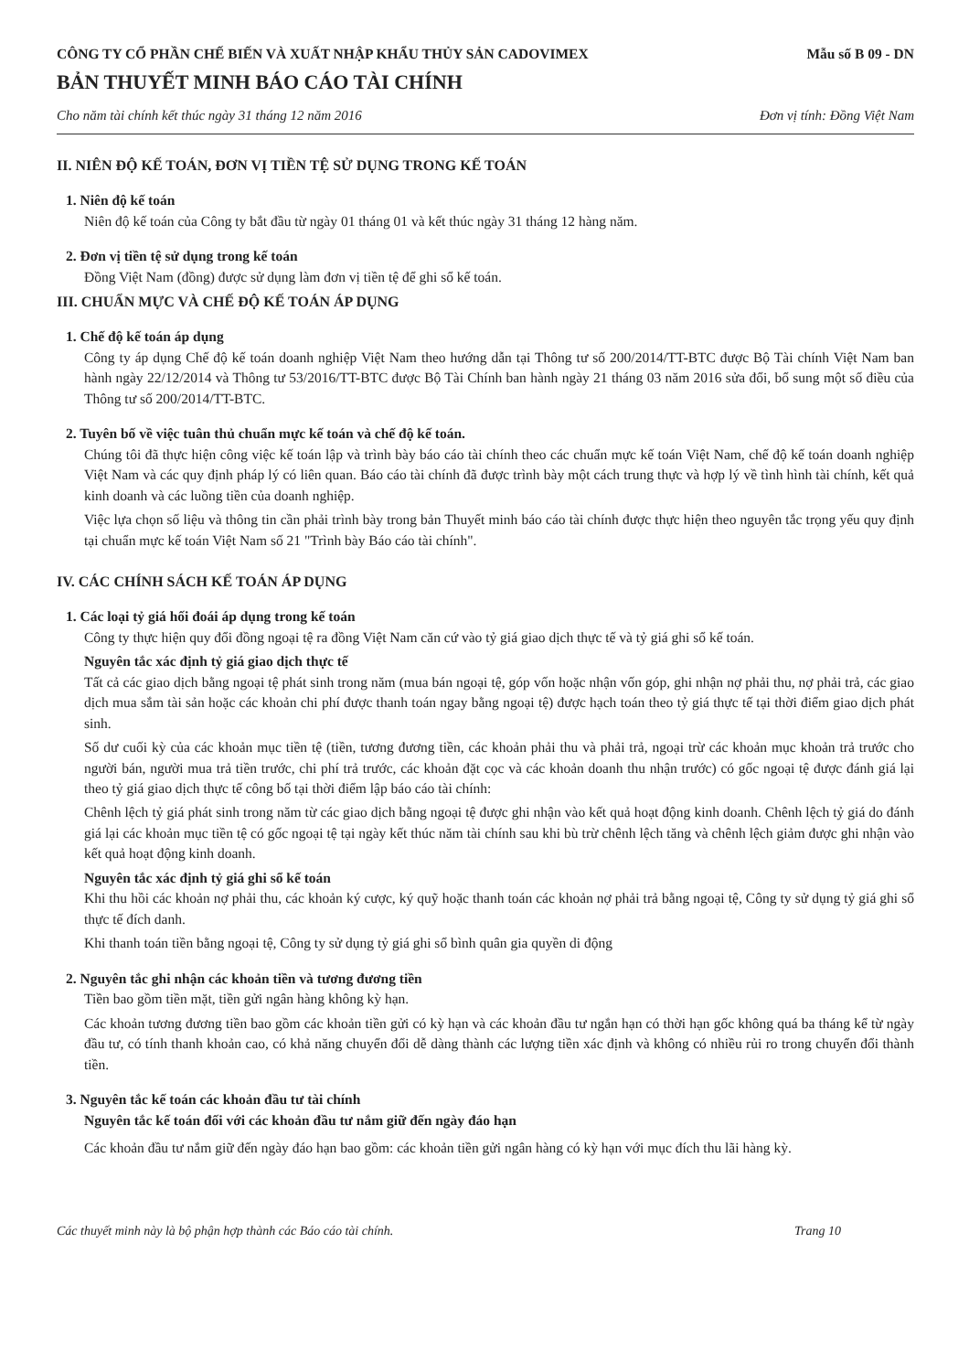CÔNG TY CỔ PHẦN CHẾ BIẾN VÀ XUẤT NHẬP KHẨU THỦY SẢN CADOVIMEX Mẫu số B 09 - DN
BẢN THUYẾT MINH BÁO CÁO TÀI CHÍNH
Cho năm tài chính kết thúc ngày 31 tháng 12 năm 2016 Đơn vị tính: Đồng Việt Nam
II. NIÊN ĐỘ KẾ TOÁN, ĐƠN VỊ TIỀN TỆ SỬ DỤNG TRONG KẾ TOÁN
1. Niên độ kế toán
Niên độ kế toán của Công ty bắt đầu từ ngày 01 tháng 01 và kết thúc ngày 31 tháng 12 hàng năm.
2. Đơn vị tiền tệ sử dụng trong kế toán
Đồng Việt Nam (đồng) được sử dụng làm đơn vị tiền tệ để ghi sổ kế toán.
III. CHUẨN MỰC VÀ CHẾ ĐỘ KẾ TOÁN ÁP DỤNG
1. Chế độ kế toán áp dụng
Công ty áp dụng Chế độ kế toán doanh nghiệp Việt Nam theo hướng dẫn tại Thông tư số 200/2014/TT-BTC được Bộ Tài chính Việt Nam ban hành ngày 22/12/2014 và Thông tư 53/2016/TT-BTC được Bộ Tài Chính ban hành ngày 21 tháng 03 năm 2016 sửa đổi, bổ sung một số điều của Thông tư số 200/2014/TT-BTC.
2. Tuyên bố về việc tuân thủ chuẩn mực kế toán và chế độ kế toán.
Chúng tôi đã thực hiện công việc kế toán lập và trình bày báo cáo tài chính theo các chuẩn mực kế toán Việt Nam, chế độ kế toán doanh nghiệp Việt Nam và các quy định pháp lý có liên quan. Báo cáo tài chính đã được trình bày một cách trung thực và hợp lý về tình hình tài chính, kết quả kinh doanh và các luồng tiền của doanh nghiệp.
Việc lựa chọn số liệu và thông tin cần phải trình bày trong bản Thuyết minh báo cáo tài chính được thực hiện theo nguyên tắc trọng yếu quy định tại chuẩn mực kế toán Việt Nam số 21 "Trình bày Báo cáo tài chính".
IV. CÁC CHÍNH SÁCH KẾ TOÁN ÁP DỤNG
1. Các loại tỷ giá hối đoái áp dụng trong kế toán
Công ty thực hiện quy đổi đồng ngoại tệ ra đồng Việt Nam căn cứ vào tỷ giá giao dịch thực tế và tỷ giá ghi sổ kế toán.
Nguyên tắc xác định tỷ giá giao dịch thực tế
Tất cả các giao dịch bằng ngoại tệ phát sinh trong năm (mua bán ngoại tệ, góp vốn hoặc nhận vốn góp, ghi nhận nợ phải thu, nợ phải trả, các giao dịch mua sắm tài sản hoặc các khoản chi phí được thanh toán ngay bằng ngoại tệ) được hạch toán theo tỷ giá thực tế tại thời điểm giao dịch phát sinh.
Số dư cuối kỳ của các khoản mục tiền tệ (tiền, tương đương tiền, các khoản phải thu và phải trả, ngoại trừ các khoản mục khoản trả trước cho người bán, người mua trả tiền trước, chi phí trả trước, các khoản đặt cọc và các khoản doanh thu nhận trước) có gốc ngoại tệ được đánh giá lại theo tỷ giá giao dịch thực tế công bố tại thời điểm lập báo cáo tài chính:
Chênh lệch tỷ giá phát sinh trong năm từ các giao dịch bằng ngoại tệ được ghi nhận vào kết quả hoạt động kinh doanh. Chênh lệch tỷ giá do đánh giá lại các khoản mục tiền tệ có gốc ngoại tệ tại ngày kết thúc năm tài chính sau khi bù trừ chênh lệch tăng và chênh lệch giảm được ghi nhận vào kết quả hoạt động kinh doanh.
Nguyên tắc xác định tỷ giá ghi sổ kế toán
Khi thu hồi các khoản nợ phải thu, các khoản ký cược, ký quỹ hoặc thanh toán các khoản nợ phải trả bằng ngoại tệ, Công ty sử dụng tỷ giá ghi sổ thực tế đích danh.
Khi thanh toán tiền bằng ngoại tệ, Công ty sử dụng tỷ giá ghi sổ bình quân gia quyền di động
2. Nguyên tắc ghi nhận các khoản tiền và tương đương tiền
Tiền bao gồm tiền mặt, tiền gửi ngân hàng không kỳ hạn.
Các khoản tương đương tiền bao gồm các khoản tiền gửi có kỳ hạn và các khoản đầu tư ngắn hạn có thời hạn gốc không quá ba tháng kể từ ngày đầu tư, có tính thanh khoản cao, có khả năng chuyển đổi dễ dàng thành các lượng tiền xác định và không có nhiều rủi ro trong chuyển đổi thành tiền.
3. Nguyên tắc kế toán các khoản đầu tư tài chính
Nguyên tắc kế toán đối với các khoản đầu tư nắm giữ đến ngày đáo hạn
Các khoản đầu tư nắm giữ đến ngày đáo hạn bao gồm: các khoản tiền gửi ngân hàng có kỳ hạn với mục đích thu lãi hàng kỳ.
Các thuyết minh này là bộ phận hợp thành các Báo cáo tài chính. Trang 10